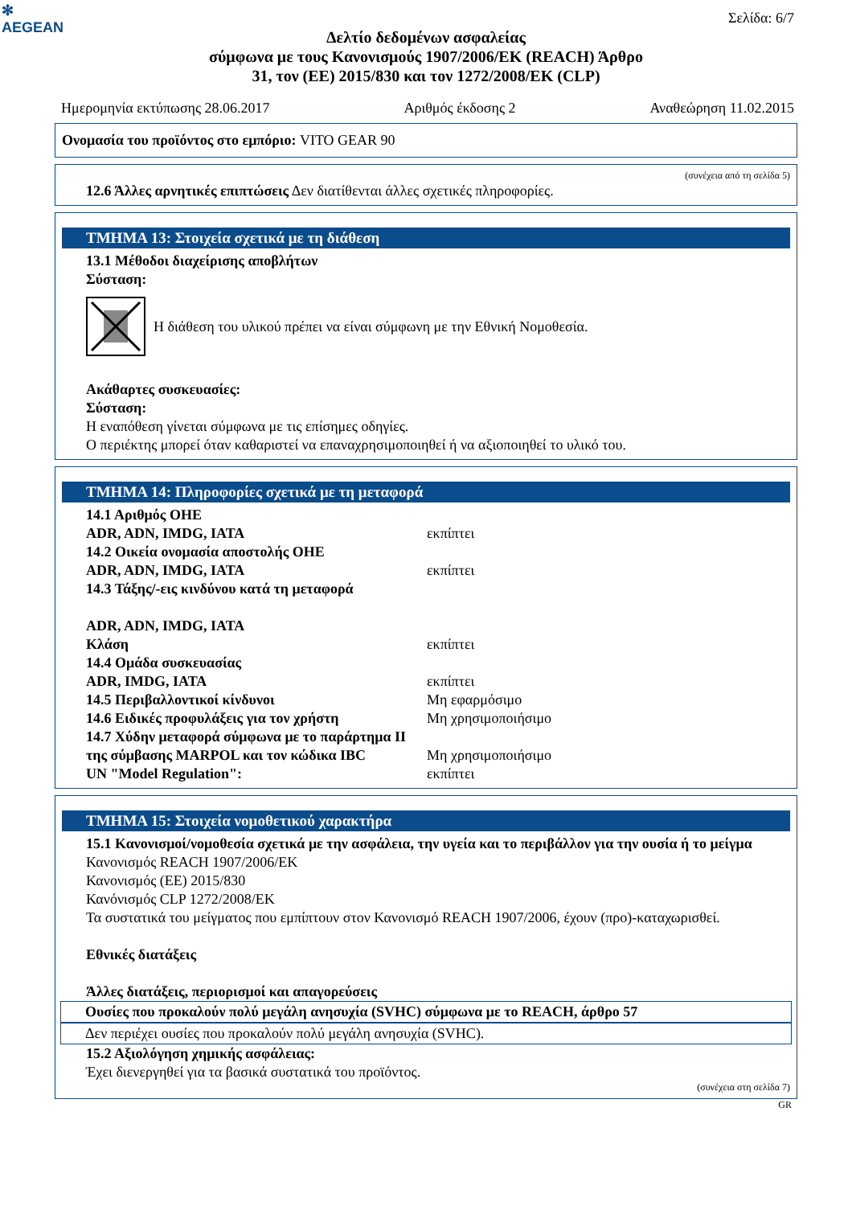✻
AEGEAN
Σελίδα: 6/7
Δελτίο δεδομένων ασφαλείας
σύμφωνα με τους Κανονισμούς 1907/2006/ΕΚ (REACH) Άρθρο
31, τον (ΕΕ) 2015/830 και τον 1272/2008/ΕΚ (CLP)
Ημερομηνία εκτύπωσης 28.06.2017 Αριθμός έκδοσης 2 Αναθεώρηση 11.02.2015
Ονομασία του προϊόντος στο εμπόριο: VITO GEAR 90
(συνέχεια από τη σελίδα 5)
12.6 Άλλες αρνητικές επιπτώσεις Δεν διατίθενται άλλες σχετικές πληροφορίες.
ΤΜΗΜΑ 13: Στοιχεία σχετικά με τη διάθεση
13.1 Μέθοδοι διαχείρισης αποβλήτων
Σύσταση:
Η διάθεση του υλικού πρέπει να είναι σύμφωνη με την Εθνική Νομοθεσία.
Ακάθαρτες συσκευασίες:
Σύσταση:
Η εναπόθεση γίνεται σύμφωνα με τις επίσημες οδηγίες.
Ο περιέκτης μπορεί όταν καθαριστεί να επαναχρησιμοποιηθεί ή να αξιοποιηθεί το υλικό του.
ΤΜΗΜΑ 14: Πληροφορίες σχετικά με τη μεταφορά
14.1 Αριθμός ΟΗΕ
ADR, ADN, IMDG, IATA εκπίπτει
14.2 Οικεία ονομασία αποστολής ΟΗΕ
ADR, ADN, IMDG, IATA εκπίπτει
14.3 Τάξης/-εις κινδύνου κατά τη μεταφορά
ADR, ADN, IMDG, IATA
Κλάση εκπίπτει
14.4 Ομάδα συσκευασίας
ADR, IMDG, IATA εκπίπτει
14.5 Περιβαλλοντικοί κίνδυνοι Μη εφαρμόσιμο
14.6 Ειδικές προφυλάξεις για τον χρήστη Μη χρησιμοποιήσιμο
14.7 Χύδην μεταφορά σύμφωνα με το παράρτημα II της σύμβασης MARPOL και τον κώδικα IBC Μη χρησιμοποιήσιμο
UN "Model Regulation": εκπίπτει
ΤΜΗΜΑ 15: Στοιχεία νομοθετικού χαρακτήρα
15.1 Κανονισμοί/νομοθεσία σχετικά με την ασφάλεια, την υγεία και το περιβάλλον για την ουσία ή το μείγμα
Κανονισμός REACH 1907/2006/ΕΚ
Κανονισμός (ΕΕ) 2015/830
Κανόνισμός CLP 1272/2008/ΕΚ
Τα συστατικά του μείγματος που εμπίπτουν στον Κανονισμό REACH 1907/2006, έχουν (προ)-καταχωρισθεί.
Εθνικές διατάξεις
Άλλες διατάξεις, περιορισμοί και απαγορεύσεις
Ουσίες που προκαλούν πολύ μεγάλη ανησυχία (SVHC) σύμφωνα με το REACH, άρθρο 57
Δεν περιέχει ουσίες που προκαλούν πολύ μεγάλη ανησυχία (SVHC).
15.2 Αξιολόγηση χημικής ασφάλειας:
Έχει διενεργηθεί για τα βασικά συστατικά του προϊόντος.
(συνέχεια στη σελίδα 7)
GR